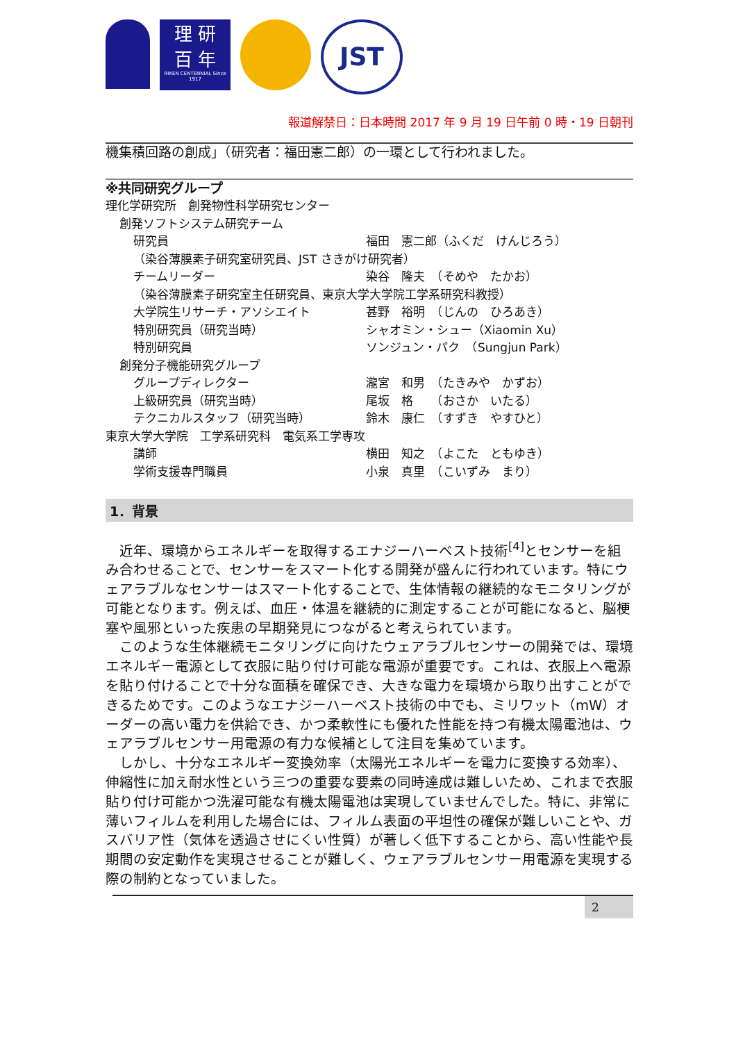理 研
百 年
RIKEN CENTENNIAL Since 1917
JST
報道解禁日：日本時間 2017 年 9 月 19 日午前 0 時・19 日朝刊
機集積回路の創成」（研究者：福田憲二郎）の一環として行われました。
※共同研究グループ
理化学研究所　創発物性科学研究センター
創発ソフトシステム研究チーム
研究員 福田　憲二郎（ふくだ　けんじろう）
（染谷薄膜素子研究室研究員、JST さきがけ研究者）
チームリーダー 染谷　隆夫　（そめや　たかお）
（染谷薄膜素子研究室主任研究員、東京大学大学院工学系研究科教授）
大学院生リサーチ・アソシエイト 甚野　裕明　（じんの　ひろあき）
特別研究員（研究当時） シャオミン・シュー（Xiaomin Xu）
特別研究員 ソンジュン・パク　（Sungjun Park）
創発分子機能研究グループ
グループディレクター 瀧宮　和男　（たきみや　かずお）
上級研究員（研究当時） 尾坂　格　　（おさか　いたる）
テクニカルスタッフ（研究当時） 鈴木　康仁　（すずき　やすひと）
東京大学大学院　工学系研究科　電気系工学専攻
講師 横田　知之　（よこた　ともゆき）
学術支援専門職員 小泉　真里　（こいずみ　まり）
1．背景
　近年、環境からエネルギーを取得するエナジーハーベスト技術<sup>[4]</sup>とセンサーを組み合わせることで、センサーをスマート化する開発が盛んに行われています。特にウェアラブルなセンサーはスマート化することで、生体情報の継続的なモニタリングが可能となります。例えば、血圧・体温を継続的に測定することが可能になると、脳梗塞や風邪といった疾患の早期発見につながると考えられています。
　このような生体継続モニタリングに向けたウェアラブルセンサーの開発では、環境エネルギー電源として衣服に貼り付け可能な電源が重要です。これは、衣服上へ電源を貼り付けることで十分な面積を確保でき、大きな電力を環境から取り出すことができるためです。このようなエナジーハーベスト技術の中でも、ミリワット（mW）オーダーの高い電力を供給でき、かつ柔軟性にも優れた性能を持つ有機太陽電池は、ウェアラブルセンサー用電源の有力な候補として注目を集めています。
　しかし、十分なエネルギー変換効率（太陽光エネルギーを電力に変換する効率）、伸縮性に加え耐水性という三つの重要な要素の同時達成は難しいため、これまで衣服貼り付け可能かつ洗濯可能な有機太陽電池は実現していませんでした。特に、非常に薄いフィルムを利用した場合には、フィルム表面の平坦性の確保が難しいことや、ガスバリア性（気体を透過させにくい性質）が著しく低下することから、高い性能や長期間の安定動作を実現させることが難しく、ウェアラブルセンサー用電源を実現する際の制約となっていました。
2